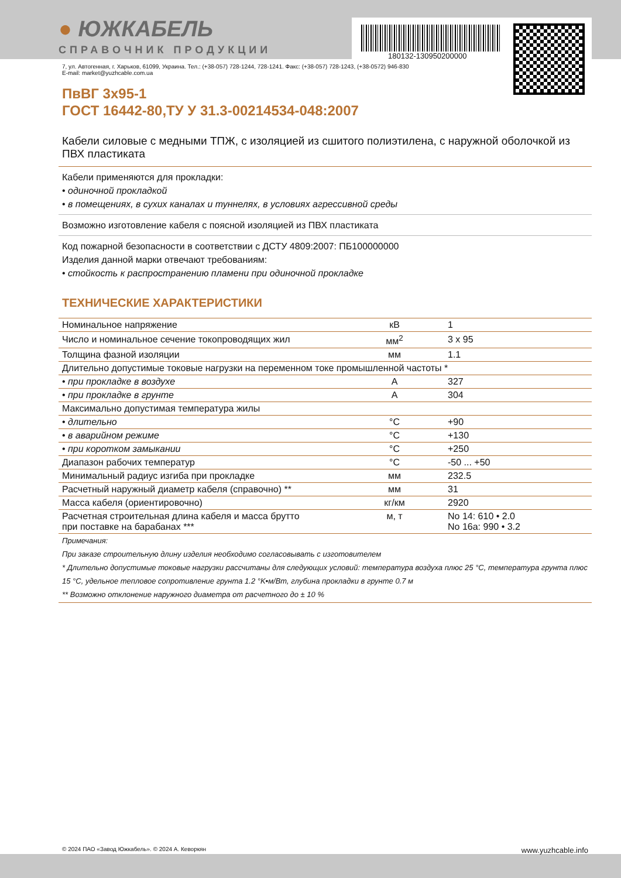180132-130950200000
● ЮЖКАБЕЛЬ
СПРАВОЧНИК ПРОДУКЦИИ
7, ул. Автогенная, г. Харьков, 61099, Украина. Тел.: (+38-057) 728-1244, 728-1241. Факс: (+38-057) 728-1243, (+38-0572) 946-830
E-mail: market@yuzhcable.com.ua
ПвВГ 3х95-1
ГОСТ 16442-80,ТУ У 31.3-00214534-048:2007
Кабели силовые с медными ТПЖ, с изоляцией из сшитого полиэтилена, с наружной оболочкой из ПВХ пластиката
Кабели применяются для прокладки:
• одиночной прокладкой
• в помещениях, в сухих каналах и туннелях, в условиях агрессивной среды
Возможно изготовление кабеля с поясной изоляцией из ПВХ пластиката
Код пожарной безопасности в соответствии с ДСТУ 4809:2007: ПБ100000000
Изделия данной марки отвечают требованиям:
• стойкость к распространению пламени при одиночной прокладке
ТЕХНИЧЕСКИЕ ХАРАКТЕРИСТИКИ
| Номинальное напряжение | кВ | 1 |
| Число и номинальное сечение токопроводящих жил | мм<sup>2</sup> | 3 x 95 |
| Толщина фазной изоляции | мм | 1.1 |
| Длительно допустимые токовые нагрузки на переменном токе промышленной частоты * | | |
| • при прокладке в воздухе | А | 327 |
| • при прокладке в грунте | А | 304 |
| Максимально допустимая температура жилы | | |
| • длительно | °C | +90 |
| • в аварийном режиме | °C | +130 |
| • при коротком замыкании | °C | +250 |
| Диапазон рабочих температур | °C | -50 ... +50 |
| Минимальный радиус изгиба при прокладке | мм | 232.5 |
| Расчетный наружный диаметр кабеля (справочно) ** | мм | 31 |
| Масса кабеля (ориентировочно) | кг/км | 2920 |
| Расчетная строительная длина кабеля и масса брутто при поставке на барабанах *** | м, т | No 14: 610 • 2.0 No 16а: 990 • 3.2 |
Примечания:
При заказе строительную длину изделия необходимо согласовывать с изготовителем
* Длительно допустимые токовые нагрузки рассчитаны для следующих условий: температура воздуха плюс 25 °C, температура грунта плюс 15 °C, удельное тепловое сопротивление грунта 1.2 °K•м/Вт, глубина прокладки в грунте 0.7 м
** Возможно отклонение наружного диаметра от расчетного до ± 10 %
© 2024 ПАО «Завод Южкабель». © 2024 А. Кеворкян www.yuzhcable.info